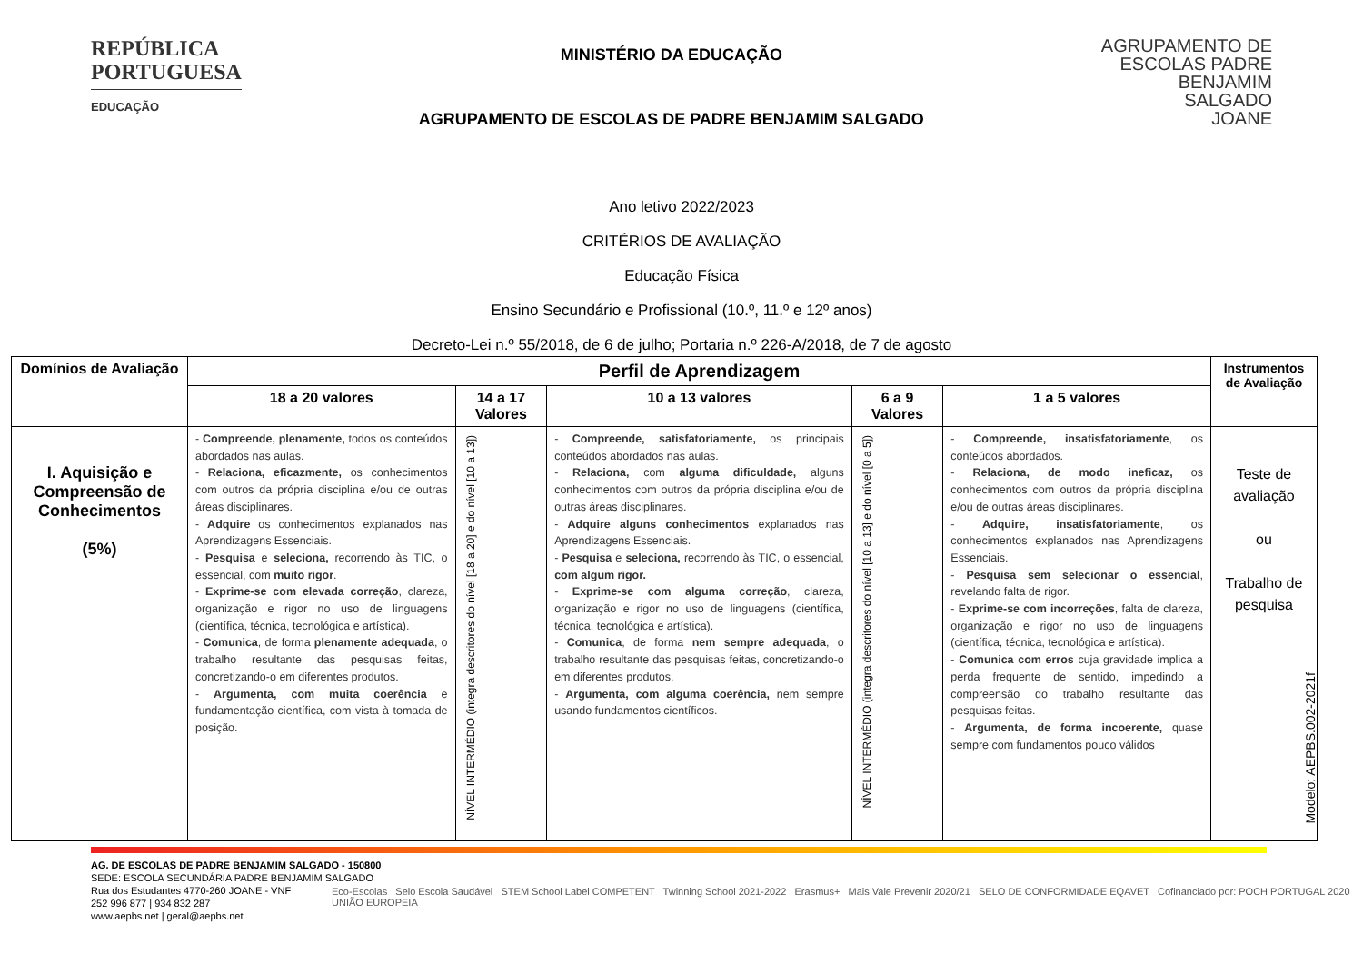REPÚBLICA
PORTUGUESA
EDUCAÇÃO
MINISTÉRIO DA EDUCAÇÃO
AGRUPAMENTO DE ESCOLAS DE PADRE BENJAMIM SALGADO
AGRUPAMENTO DE
ESCOLAS PADRE
BENJAMIM
SALGADO
JOANE
Ano letivo 2022/2023
CRITÉRIOS DE AVALIAÇÃO
Educação Física
Ensino Secundário e Profissional (10.º, 11.º e 12º anos)
Decreto-Lei n.º 55/2018, de 6 de julho; Portaria n.º 226-A/2018, de 7 de agosto
| Domínios de Avaliação | Perfil de Aprendizagem | | | | | Instrumentos de Avaliação |
| --- | --- | --- | --- | --- | --- | --- |
| | 18 a 20 valores | 14 a 17 Valores | 10 a 13 valores | 6 a 9 Valores | 1 a 5 valores | |
| I. Aquisição e Compreensão de Conhecimentos (5%) | - Compreende, plenamente, todos os conteúdos abordados nas aulas. - Relaciona, eficazmente, os conhecimentos com outros da própria disciplina e/ou de outras áreas disciplinares. - Adquire os conhecimentos explanados nas Aprendizagens Essenciais. - Pesquisa e seleciona, recorrendo às TIC, o essencial, com muito rigor . - Exprime-se com elevada correção , clareza, organização e rigor no uso de linguagens (científica, técnica, tecnológica e artística). - Comunica , de forma plenamente adequada , o trabalho resultante das pesquisas feitas, concretizando-o em diferentes produtos. - Argumenta, com muita coerência e fundamentação científica, com vista à tomada de posição. | NÍVEL INTERMÉDIO (integra descritores do nível [18 a 20] e do nível [10 a 13]) | - Compreende, satisfatoriamente, os principais conteúdos abordados nas aulas. - Relaciona, com alguma dificuldade, alguns conhecimentos com outros da própria disciplina e/ou de outras áreas disciplinares. - Adquire alguns conhecimentos explanados nas Aprendizagens Essenciais. - Pesquisa e seleciona, recorrendo às TIC, o essencial, com algum rigor. - Exprime-se com alguma correção , clareza, organização e rigor no uso de linguagens (científica, técnica, tecnológica e artística). - Comunica , de forma nem sempre adequada , o trabalho resultante das pesquisas feitas, concretizando-o em diferentes produtos. - Argumenta, com alguma coerência, nem sempre usando fundamentos científicos. | NÍVEL INTERMÉDIO (integra descritores do nível [10 a 13] e do nível [0 a 5]) | - Compreende, insatisfatoriamente , os conteúdos abordados. - Relaciona, de modo ineficaz, os conhecimentos com outros da própria disciplina e/ou de outras áreas disciplinares. - Adquire, insatisfatoriamente , os conhecimentos explanados nas Aprendizagens Essenciais. - Pesquisa sem selecionar o essencial , revelando falta de rigor. - Exprime-se com incorreções , falta de clareza, organização e rigor no uso de linguagens (científica, técnica, tecnológica e artística). - Comunica com erros cuja gravidade implica a perda frequente de sentido, impedindo a compreensão do trabalho resultante das pesquisas feitas. - Argumenta, de forma incoerente, quase sempre com fundamentos pouco válidos | Teste de avaliação ou Trabalho de pesquisa |
Modelo: AEPBS.002-2021f
AG. DE ESCOLAS DE PADRE BENJAMIM SALGADO - 150800
SEDE: ESCOLA SECUNDÁRIA PADRE BENJAMIM SALGADO
Rua dos Estudantes 4770-260 JOANE - VNF
252 996 877 | 934 832 287
www.aepbs.net | geral@aepbs.net
Eco-Escolas Selo Escola Saudável STEM School Label COMPETENT Twinning School 2021-2022 Erasmus+ Mais Vale Prevenir 2020/21 SELO DE CONFORMIDADE EQAVET Cofinanciado por: POCH PORTUGAL 2020 UNIÃO EUROPEIA